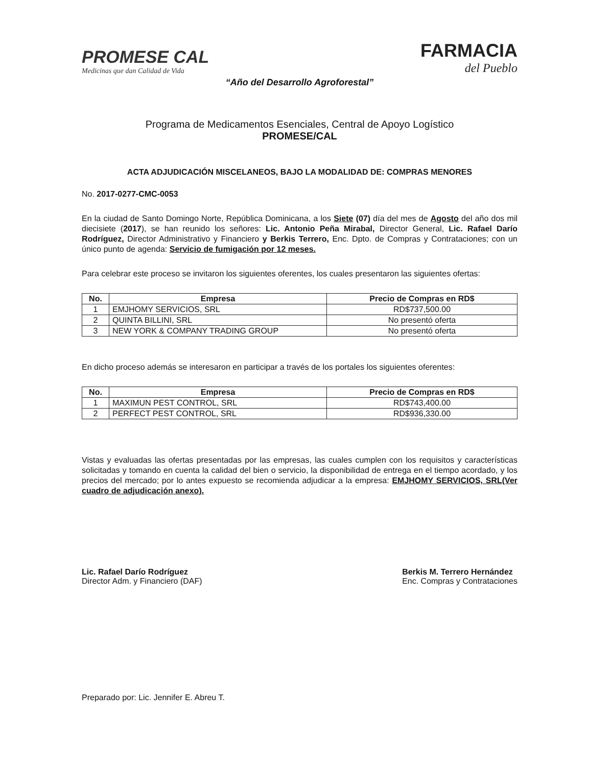PROMESE CAL
Medicinas que dan Calidad de Vida
FARMACIA
del Pueblo
“Año del Desarrollo Agroforestal”
Programa de Medicamentos Esenciales, Central de Apoyo Logístico
PROMESE/CAL
ACTA ADJUDICACIÓN MISCELANEOS, BAJO LA MODALIDAD DE: COMPRAS MENORES
No. 2017-0277-CMC-0053
En la ciudad de Santo Domingo Norte, República Dominicana, a los Siete (07) día del mes de Agosto del año dos mil diecisiete (2017), se han reunido los señores: Lic. Antonio Peña Mirabal, Director General, Lic. Rafael Darío Rodríguez, Director Administrativo y Financiero y Berkis Terrero, Enc. Dpto. de Compras y Contrataciones; con un único punto de agenda: Servicio de fumigación por 12 meses.
Para celebrar este proceso se invitaron los siguientes oferentes, los cuales presentaron las siguientes ofertas:
| No. | Empresa | Precio de Compras en RD$ |
| --- | --- | --- |
| 1 | EMJHOMY SERVICIOS, SRL | RD$737,500.00 |
| 2 | QUINTA BILLINI, SRL | No presentó oferta |
| 3 | NEW YORK & COMPANY TRADING GROUP | No presentó oferta |
En dicho proceso además se interesaron en participar a través de los portales los siguientes oferentes:
| No. | Empresa | Precio de Compras en RD$ |
| --- | --- | --- |
| 1 | MAXIMUN PEST CONTROL, SRL | RD$743,400.00 |
| 2 | PERFECT PEST CONTROL, SRL | RD$936,330.00 |
Vistas y evaluadas las ofertas presentadas por las empresas, las cuales cumplen con los requisitos y características solicitadas y tomando en cuenta la calidad del bien o servicio, la disponibilidad de entrega en el tiempo acordado, y los precios del mercado; por lo antes expuesto se recomienda adjudicar a la empresa: EMJHOMY SERVICIOS, SRL(Ver cuadro de adjudicación anexo).
Lic. Rafael Darío Rodríguez
Director Adm. y Financiero (DAF)
Berkis M. Terrero Hernández
Enc. Compras y Contrataciones
Preparado por: Lic. Jennifer E. Abreu T.